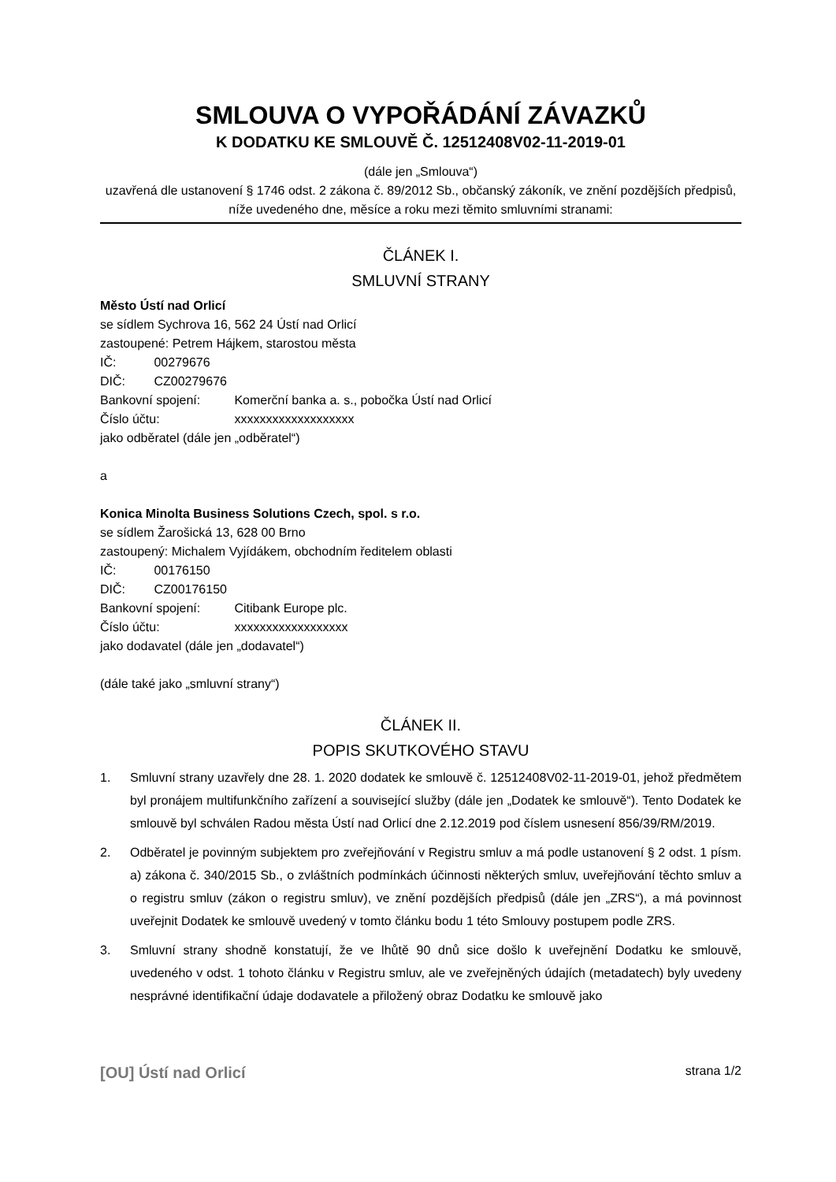SMLOUVA O VYPOŘÁDÁNÍ ZÁVAZKŮ
K DODATKU KE SMLOUVĚ Č. 12512408V02-11-2019-01
(dále jen „Smlouva“)
uzavřená dle ustanovení § 1746 odst. 2 zákona č. 89/2012 Sb., občanský zákoník, ve znění pozdějších předpisů, níže uvedeného dne, měsíce a roku mezi těmito smluvními stranami:
ČLÁNEK I.
SMLUVNÍ STRANY
Město Ústí nad Orlicí
se sídlem Sychrova 16, 562 24 Ústí nad Orlicí
zastoupené: Petrem Hájkem, starostou města
IČ: 00279676
DIČ: CZ00279676
Bankovní spojení: Komerční banka a. s., pobočka Ústí nad Orlicí
Číslo účtu: xxxxxxxxxxxxxxxxxxx
jako odběratel (dále jen „odběratel“)
a
Konica Minolta Business Solutions Czech, spol. s r.o.
se sídlem Žarošická 13, 628 00 Brno
zastoupený: Michalem Vyjídákem, obchodním ředitelem oblasti
IČ: 00176150
DIČ: CZ00176150
Bankovní spojení: Citibank Europe plc.
Číslo účtu: xxxxxxxxxxxxxxxxxx
jako dodavatel (dále jen „dodavatel“)
(dále také jako „smluvní strany“)
ČLÁNEK II.
POPIS SKUTKOVÉHO STAVU
1. Smluvní strany uzavřely dne 28. 1. 2020 dodatek ke smlouvě č. 12512408V02-11-2019-01, jehož předmětem byl pronájem multifunkčního zařízení a související služby (dále jen „Dodatek ke smlouvě“). Tento Dodatek ke smlouvě byl schválen Radou města Ústí nad Orlicí dne 2.12.2019 pod číslem usnesení 856/39/RM/2019.
2. Odběratel je povinným subjektem pro zveřejňování v Registru smluv a má podle ustanovení § 2 odst. 1 písm. a) zákona č. 340/2015 Sb., o zvláštních podmínkách účinnosti některých smluv, uveřejňování těchto smluv a o registru smluv (zákon o registru smluv), ve znění pozdějších předpisů (dále jen „ZRS“), a má povinnost uveřejnit Dodatek ke smlouvě uvedený v tomto článku bodu 1 této Smlouvy postupem podle ZRS.
3. Smluvní strany shodně konstatují, že ve lhůtě 90 dnů sice došlo k uveřejnění Dodatku ke smlouvě, uvedeného v odst. 1 tohoto článku v Registru smluv, ale ve zveřejněných údajích (metadatech) byly uvedeny nesprávné identifikační údaje dodavatele a přiložený obraz Dodatku ke smlouvě jako
[OU] Ústí nad Orlicí strana 1/2